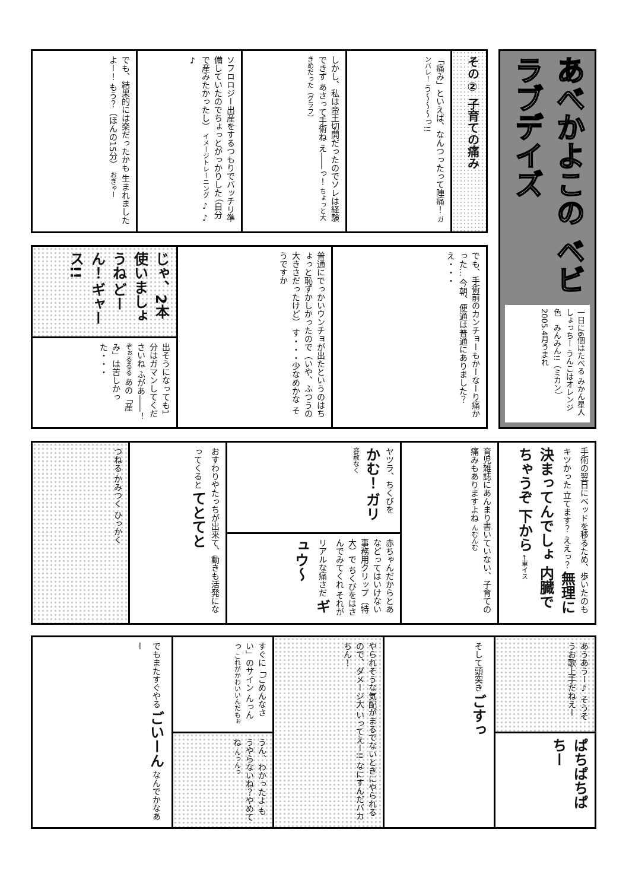あべかよこの ベビラブデイズ
一日に6個はたべる みかん星人 しょっちー うんこはオレンジ色　みんみん!!（ミカン）　2005.4月うまれ
その② 子育ての痛み
「痛み」といえば、なんつったって陣痛！ ガンバレ！ う〜〜〜っ!!
しかし、私は帝王切開だったのでソレは経験できず あさって手術ね え――っ！ ちょっと大きめだった（グラフ）
ソフロロジー出産をするつもりでバッチリ準備していたのでちょっとがっかりした （自分で産みたかったし） イメージトレーニング ♪ ♪ ♪
でも、結果的には楽だったかも 生まれましたよー！ もう？（ほんの15分） おぎゃー
でも、手術前のカンチョーもかーなーり痛かった… 今朝、便通は普通にありました？ え・・・
普通にでっかいウンチョが出たというのはちょっと恥ずかしかったので（いや、ふつうの大きさだったけど） す・・・少なめかな そうですか
じゃ、2本使いましょうね どーん！ ギャース!!
出そうになっても1分はガマンしてくださいね ふがあ――！ ぞぉるるる あの「産み」は苦しかった・・・
手術の翌日にベッドを移るため、歩いたのもキツかった 立てます？ ええっ？ 無理に決まってんでしょ 内臓でちゃうぞ 下から ←車イス
育児雑誌にあんまり書いていない、子育ての痛みもありますよね んむんむ
ヤツラ、ちくびをかむ！ ガリ 容赦なく
赤ちゃんだからとあなどってはいけない事務用クリップ（特大）で ちくびをはさんでみてくれ それがリアルな痛さだ ギュウ〜
おすわりやたっちが出来て、動きも活発になってくると てとてと
つねる かみつく ひっかく
あうあうー♪ そうそうお歌上手だねえー
ぱちぱちぱちー
そして頭突き ごすっ
やられそうな気配がまるでないときにやられるので、ダメージ大 いってえー!! なにすんだバカちん！
すぐに「ごめんなさい」のサイン んっんっ これがかわいいんだもぉ
うん、わかったよ もうやらないね？やめてね んっんっ
でもまたすぐやる ごいーん なんでかなあー